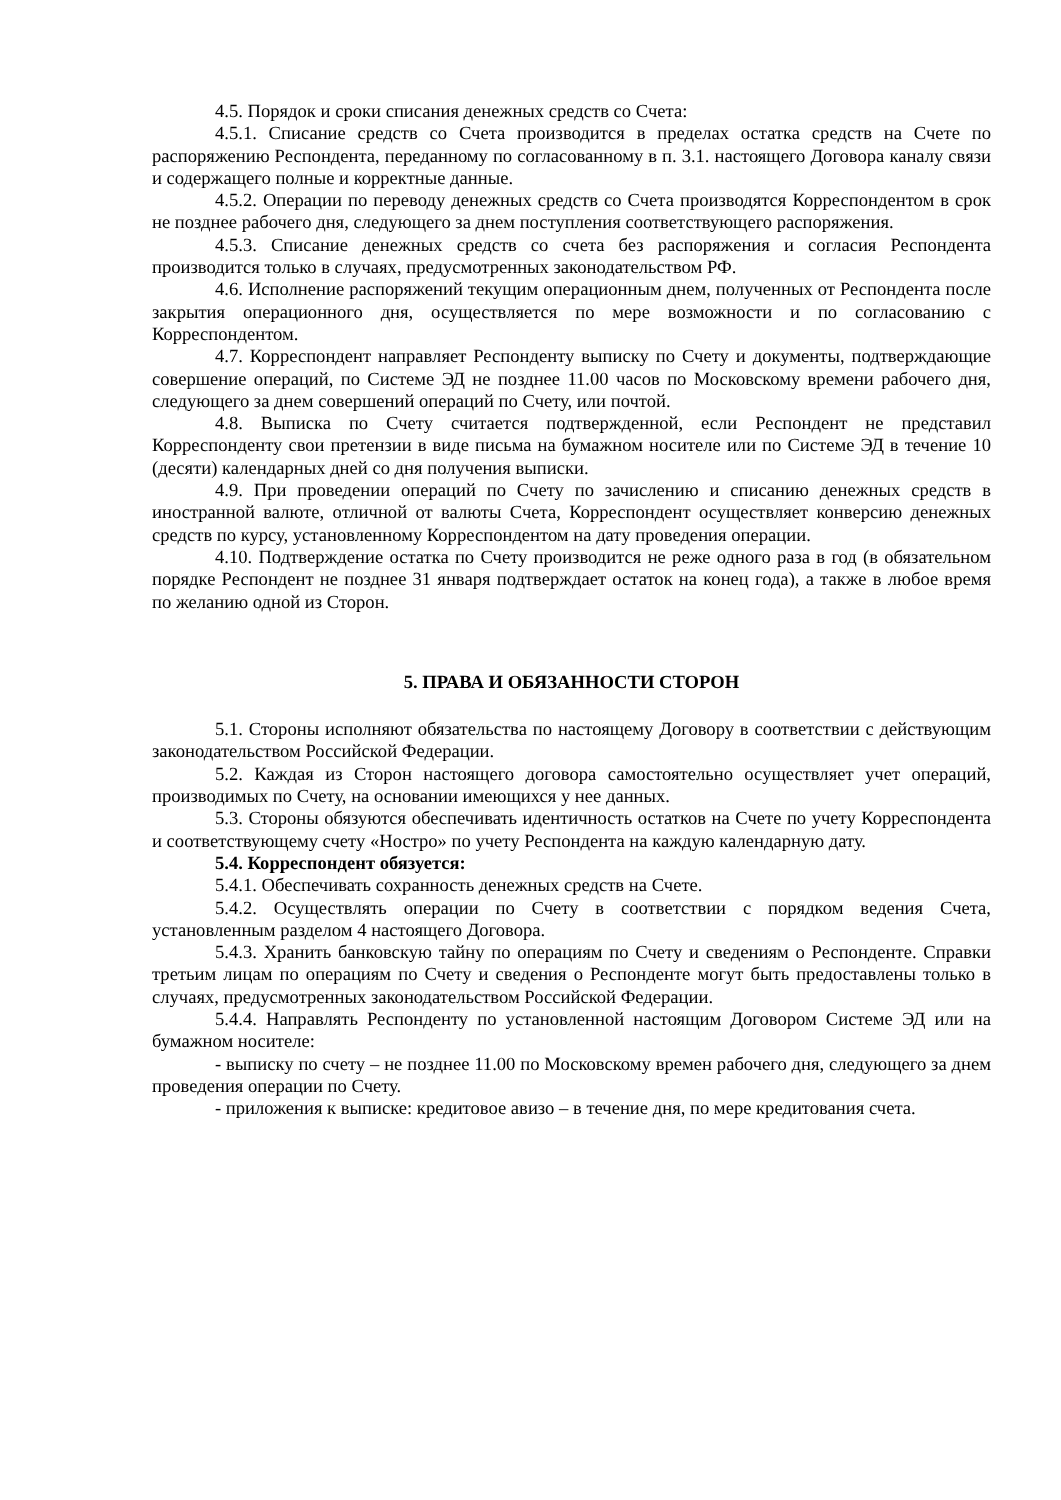4.5. Порядок и сроки списания денежных средств со Счета:
4.5.1. Списание средств со Счета производится в пределах остатка средств на Счете по распоряжению Респондента, переданному по согласованному в п. 3.1. настоящего Договора каналу связи и содержащего полные и корректные данные.
4.5.2. Операции по переводу денежных средств со Счета производятся Корреспондентом в срок не позднее рабочего дня, следующего за днем поступления соответствующего распоряжения.
4.5.3. Списание денежных средств со счета без распоряжения и согласия Респондента производится только в случаях, предусмотренных законодательством РФ.
4.6. Исполнение распоряжений текущим операционным днем, полученных от Респондента после закрытия операционного дня, осуществляется по мере возможности и по согласованию с Корреспондентом.
4.7. Корреспондент направляет Респонденту выписку по Счету и документы, подтверждающие совершение операций, по Системе ЭД не позднее 11.00 часов по Московскому времени рабочего дня, следующего за днем совершений операций по Счету, или почтой.
4.8. Выписка по Счету считается подтвержденной, если Респондент не представил Корреспонденту свои претензии в виде письма на бумажном носителе или по Системе ЭД в течение 10 (десяти) календарных дней со дня получения выписки.
4.9. При проведении операций по Счету по зачислению и списанию денежных средств в иностранной валюте, отличной от валюты Счета, Корреспондент осуществляет конверсию денежных средств по курсу, установленному Корреспондентом на дату проведения операции.
4.10. Подтверждение остатка по Счету производится не реже одного раза в год (в обязательном порядке Респондент не позднее 31 января подтверждает остаток на конец года), а также в любое время по желанию одной из Сторон.
5. ПРАВА И ОБЯЗАННОСТИ СТОРОН
5.1. Стороны исполняют обязательства по настоящему Договору в соответствии с действующим законодательством Российской Федерации.
5.2. Каждая из Сторон настоящего договора самостоятельно осуществляет учет операций, производимых по Счету, на основании имеющихся у нее данных.
5.3. Стороны обязуются обеспечивать идентичность остатков на Счете по учету Корреспондента и соответствующему счету «Ностро» по учету Респондента на каждую календарную дату.
5.4. Корреспондент обязуется:
5.4.1. Обеспечивать сохранность денежных средств на Счете.
5.4.2. Осуществлять операции по Счету в соответствии с порядком ведения Счета, установленным разделом 4 настоящего Договора.
5.4.3. Хранить банковскую тайну по операциям по Счету и сведениям о Респонденте. Справки третьим лицам по операциям по Счету и сведения о Респонденте могут быть предоставлены только в случаях, предусмотренных законодательством Российской Федерации.
5.4.4. Направлять Респонденту по установленной настоящим Договором Системе ЭД или на бумажном носителе:
- выписку по счету – не позднее 11.00 по Московскому времен рабочего дня, следующего за днем проведения операции по Счету.
- приложения к выписке: кредитовое авизо – в течение дня, по мере кредитования счета.